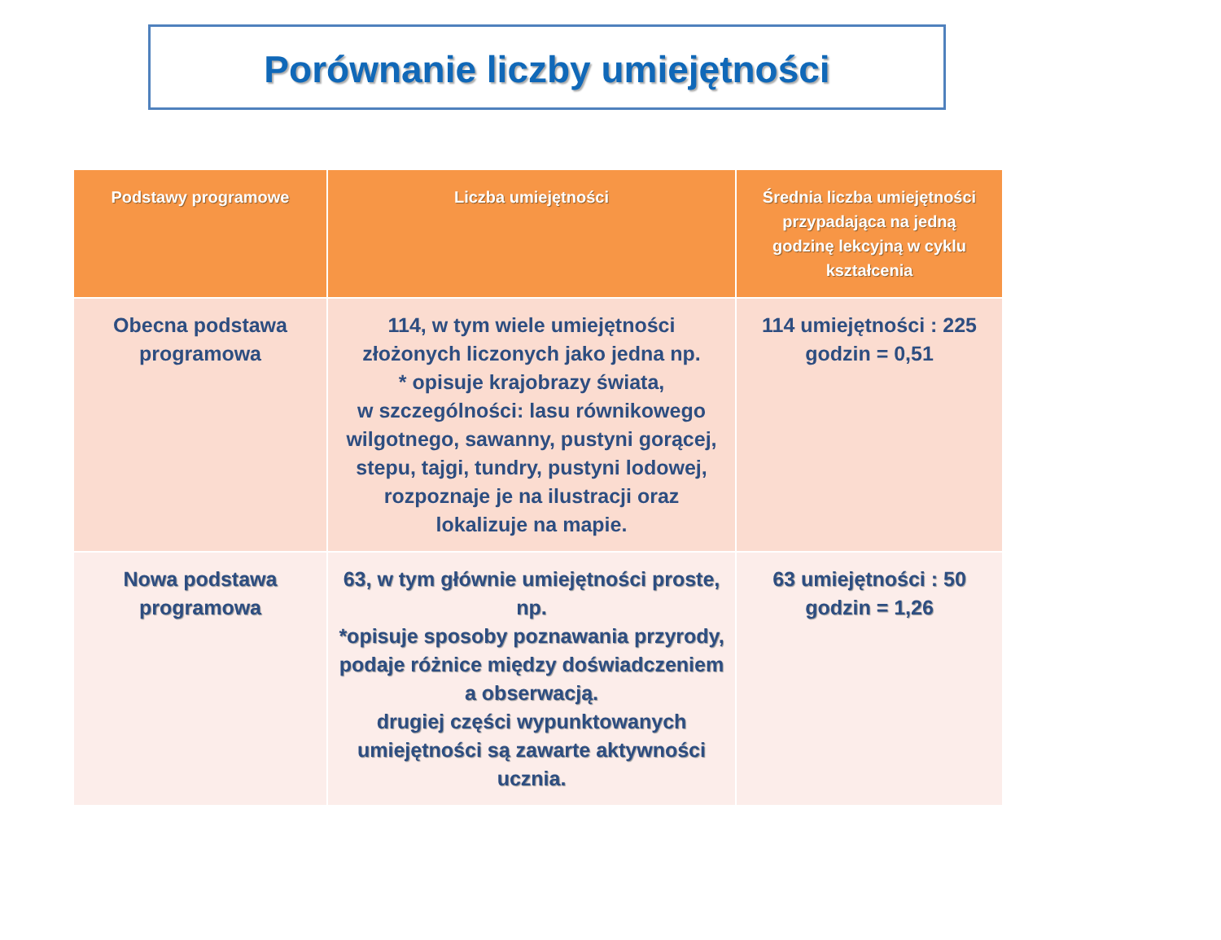Porównanie liczby umiejętności
| Podstawy programowe | Liczba umiejętności | Średnia liczba umiejętności przypadająca na jedną godzinę lekcyjną w cyklu kształcenia |
| --- | --- | --- |
| Obecna podstawa programowa | 114, w tym wiele umiejętności złożonych liczonych jako jedna np. * opisuje krajobrazy świata, w szczególności: lasu równikowego wilgotnego, sawanny, pustyni gorącej, stepu, tajgi, tundry, pustyni lodowej, rozpoznaje je na ilustracji oraz lokalizuje na mapie. | 114 umiejętności : 225 godzin = 0,51 |
| Nowa podstawa programowa | 63, w tym głównie umiejętności proste, np. *opisuje sposoby poznawania przyrody, podaje różnice między doświadczeniem a obserwacją. drugiej części wypunktowanych umiejętności są zawarte aktywności ucznia. | 63 umiejętności : 50 godzin = 1,26 |